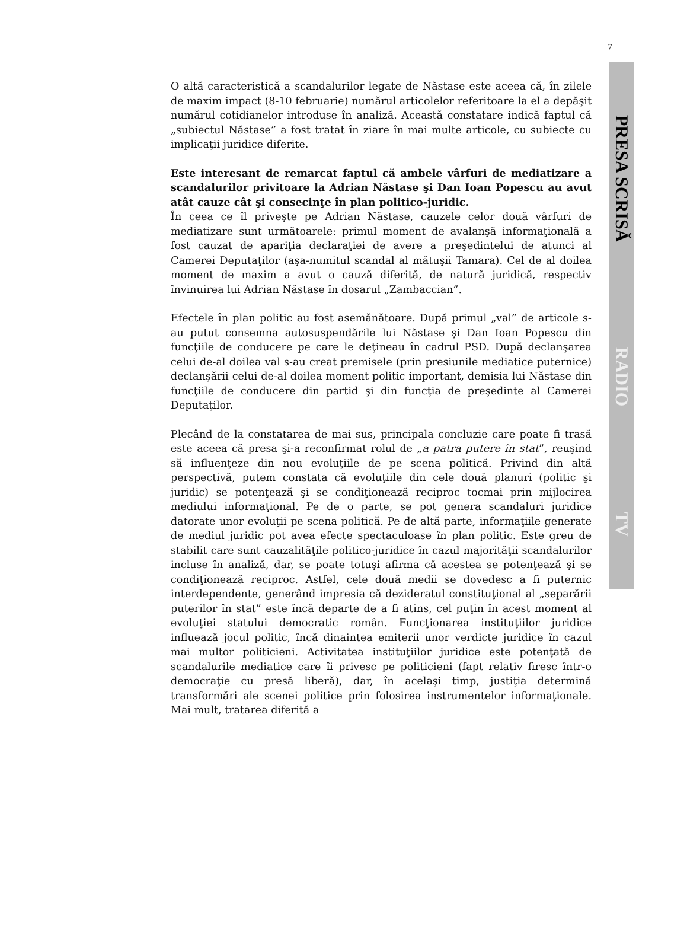7
O altă caracteristică a scandalurilor legate de Năstase este aceea că, în zilele de maxim impact (8-10 februarie) numărul articolelor referitoare la el a depăşit numărul cotidianelor introduse în analiză. Această constatare indică faptul că „subiectul Năstase” a fost tratat în ziare în mai multe articole, cu subiecte cu implicaţii juridice diferite.
Este interesant de remarcat faptul că ambele vârfuri de mediatizare a scandalurilor privitoare la Adrian Năstase şi Dan Ioan Popescu au avut atât cauze cât şi consecinţe în plan politico-juridic.
În ceea ce îl priveşte pe Adrian Năstase, cauzele celor două vârfuri de mediatizare sunt următoarele: primul moment de avalanşă informaţională a fost cauzat de apariţia declaraţiei de avere a preşedintelui de atunci al Camerei Deputaţilor (aşa-numitul scandal al mătuşii Tamara). Cel de al doilea moment de maxim a avut o cauză diferită, de natură juridică, respectiv învinuirea lui Adrian Năstase în dosarul „Zambaccian”.
Efectele în plan politic au fost asemănătoare. După primul „val” de articole s-au putut consemna autosuspendările lui Năstase şi Dan Ioan Popescu din funcţiile de conducere pe care le deţineau în cadrul PSD. După declanşarea celui de-al doilea val s-au creat premisele (prin presiunile mediatice puternice) declanşării celui de-al doilea moment politic important, demisia lui Năstase din funcţiile de conducere din partid şi din funcţia de preşedinte al Camerei Deputaţilor.
Plecând de la constatarea de mai sus, principala concluzie care poate fi trasă este aceea că presa şi-a reconfirmat rolul de „a patra putere în stat”, reuşind să influenţeze din nou evoluţiile de pe scena politică. Privind din altă perspectivă, putem constata că evoluţiile din cele două planuri (politic şi juridic) se potenţează şi se condiţionează reciproc tocmai prin mijlocirea mediului informaţional. Pe de o parte, se pot genera scandaluri juridice datorate unor evoluţii pe scena politică. Pe de altă parte, informaţiile generate de mediul juridic pot avea efecte spectaculoase în plan politic. Este greu de stabilit care sunt cauzalităţile politico-juridice în cazul majorităţii scandalurilor incluse în analiză, dar, se poate totuşi afirma că acestea se potenţează şi se condiţionează reciproc. Astfel, cele două medii se dovedesc a fi puternic interdependente, generând impresia că dezideratul constituţional al „separării puterilor în stat” este încă departe de a fi atins, cel puţin în acest moment al evoluţiei statului democratic român. Funcţionarea instituţiilor juridice influează jocul politic, încă dinaintea emiterii unor verdicte juridice în cazul mai multor politicieni. Activitatea instituţiilor juridice este potenţată de scandalurile mediatice care îi privesc pe politicieni (fapt relativ firesc într-o democraţie cu presă liberă), dar, în acelaşi timp, justiţia determină transformări ale scenei politice prin folosirea instrumentelor informaţionale. Mai mult, tratarea diferită a
PRESA SCRISĂ
RADIO
TV